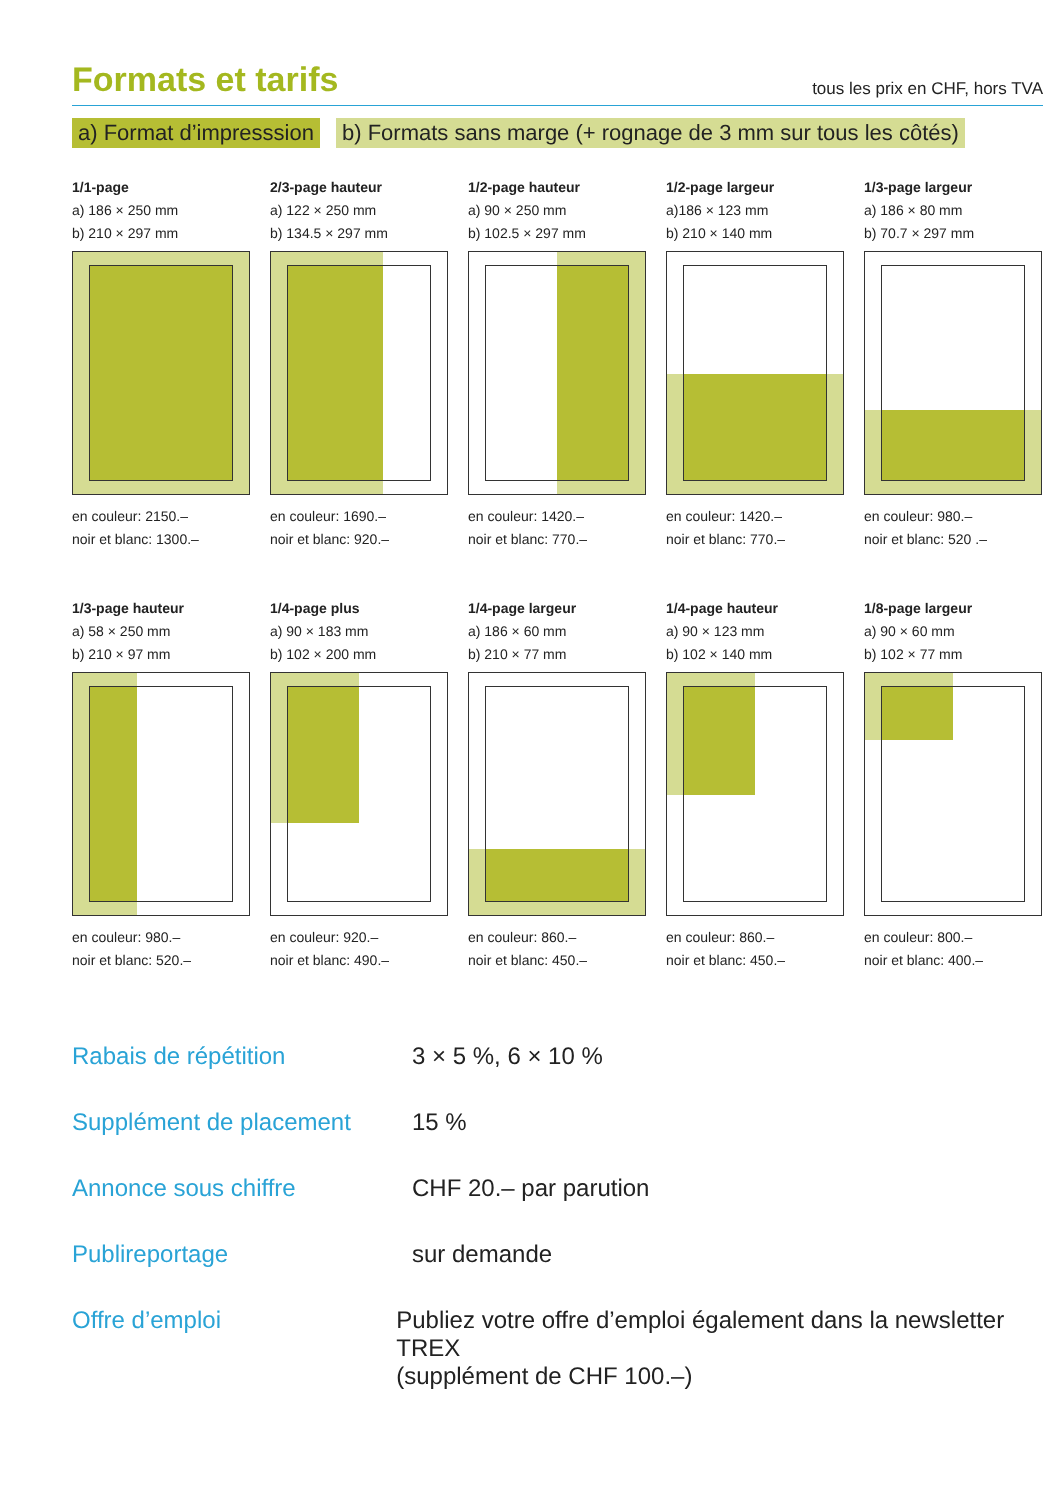Formats et tarifs
tous les prix en CHF, hors TVA
a) Format d’impresssion b) Formats sans marge (+ rognage de 3 mm sur tous les côtés)
1/1-page
a) 186 × 250 mm
b) 210 × 297 mm
en couleur: 2150.–
noir et blanc: 1300.–
2/3-page hauteur
a) 122 × 250 mm
b) 134.5 × 297 mm
en couleur: 1690.–
noir et blanc: 920.–
1/2-page hauteur
a) 90 × 250 mm
b) 102.5 × 297 mm
en couleur: 1420.–
noir et blanc: 770.–
1/2-page largeur
a)186 × 123 mm
b) 210 × 140 mm
en couleur: 1420.–
noir et blanc: 770.–
1/3-page largeur
a) 186 × 80 mm
b) 70.7 × 297 mm
en couleur: 980.–
noir et blanc: 520 .–
1/3-page hauteur
a) 58 × 250 mm
b) 210 × 97 mm
en couleur: 980.–
noir et blanc: 520.–
1/4-page plus
a) 90 × 183 mm
b) 102 × 200 mm
en couleur: 920.–
noir et blanc: 490.–
1/4-page largeur
a) 186 × 60 mm
b) 210 × 77 mm
en couleur: 860.–
noir et blanc: 450.–
1/4-page hauteur
a) 90 × 123 mm
b) 102 × 140 mm
en couleur: 860.–
noir et blanc: 450.–
1/8-page largeur
a) 90 × 60 mm
b) 102 × 77 mm
en couleur: 800.–
noir et blanc: 400.–
Rabais de répétition 3 × 5 %, 6 × 10 %
Supplément de placement 15 %
Annonce sous chiffre CHF 20.– par parution
Publireportage sur demande
Offre d’emploi Publiez votre offre d’emploi également dans la newsletter TREX
(supplément de CHF 100.–)